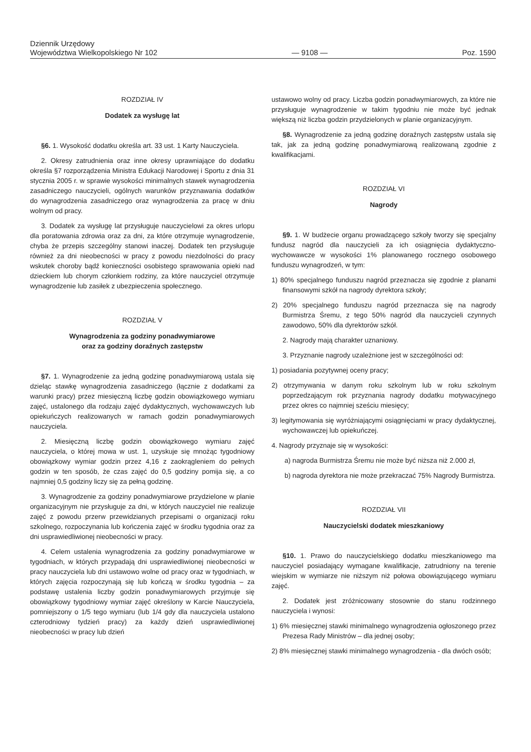Dziennik Urzędowy
Województwa Wielkopolskiego Nr 102
— 9108 —
Poz. 1590
ROZDZIAŁ IV
Dodatek za wysługę lat
§6. 1. Wysokość dodatku określa art. 33 ust. 1 Karty Nauczyciela.
2. Okresy zatrudnienia oraz inne okresy uprawniające do dodatku określa §7 rozporządzenia Ministra Edukacji Narodowej i Sportu z dnia 31 stycznia 2005 r. w sprawie wysokości minimalnych stawek wynagrodzenia zasadniczego nauczycieli, ogólnych warunków przyznawania dodatków do wynagrodzenia zasadniczego oraz wynagrodzenia za pracę w dniu wolnym od pracy.
3. Dodatek za wysługę lat przysługuje nauczycielowi za okres urlopu dla poratowania zdrowia oraz za dni, za które otrzymuje wynagrodzenie, chyba że przepis szczególny stanowi inaczej. Dodatek ten przysługuje również za dni nieobecności w pracy z powodu niezdolności do pracy wskutek choroby bądź konieczności osobistego sprawowania opieki nad dzieckiem lub chorym członkiem rodziny, za które nauczyciel otrzymuje wynagrodzenie lub zasiłek z ubezpieczenia społecznego.
ROZDZIAŁ V
Wynagrodzenia za godziny ponadwymiarowe
oraz za godziny doraźnych zastępstw
§7. 1. Wynagrodzenie za jedną godzinę ponadwymiarową ustala się dzieląc stawkę wynagrodzenia zasadniczego (łącznie z dodatkami za warunki pracy) przez miesięczną liczbę godzin obowiązkowego wymiaru zajęć, ustalonego dla rodzaju zajęć dydaktycznych, wychowawczych lub opiekuńczych realizowanych w ramach godzin ponadwymiarowych nauczyciela.
2. Miesięczną liczbę godzin obowiązkowego wymiaru zajęć nauczyciela, o której mowa w ust. 1, uzyskuje się mnożąc tygodniowy obowiązkowy wymiar godzin przez 4,16 z zaokrągleniem do pełnych godzin w ten sposób, że czas zajęć do 0,5 godziny pomija się, a co najmniej 0,5 godziny liczy się za pełną godzinę.
3. Wynagrodzenie za godziny ponadwymiarowe przydzielone w planie organizacyjnym nie przysługuje za dni, w których nauczyciel nie realizuje zajęć z powodu przerw przewidzianych przepisami o organizacji roku szkolnego, rozpoczynania lub kończenia zajęć w środku tygodnia oraz za dni usprawiedliwionej nieobecności w pracy.
4. Celem ustalenia wynagrodzenia za godziny ponadwymiarowe w tygodniach, w których przypadają dni usprawiedliwionej nieobecności w pracy nauczyciela lub dni ustawowo wolne od pracy oraz w tygodniach, w których zajęcia rozpoczynają się lub kończą w środku tygodnia – za podstawę ustalenia liczby godzin ponadwymiarowych przyjmuje się obowiązkowy tygodniowy wymiar zajęć określony w Karcie Nauczyciela, pomniejszony o 1/5 tego wymiaru (lub 1/4 gdy dla nauczyciela ustalono czterodniowy tydzień pracy) za każdy dzień usprawiedliwionej nieobecności w pracy lub dzień
ustawowo wolny od pracy. Liczba godzin ponadwymiarowych, za które nie przysługuje wynagrodzenie w takim tygodniu nie może być jednak większą niż liczba godzin przydzielonych w planie organizacyjnym.
§8. Wynagrodzenie za jedną godzinę doraźnych zastępstw ustala się tak, jak za jedną godzinę ponadwymiarową realizowaną zgodnie z kwalifikacjami.
ROZDZIAŁ VI
Nagrody
§9. 1. W budżecie organu prowadzącego szkoły tworzy się specjalny fundusz nagród dla nauczycieli za ich osiągnięcia dydaktyczno-wychowawcze w wysokości 1% planowanego rocznego osobowego funduszu wynagrodzeń, w tym:
1) 80% specjalnego funduszu nagród przeznacza się zgodnie z planami finansowymi szkół na nagrody dyrektora szkoły;
2) 20% specjalnego funduszu nagród przeznacza się na nagrody Burmistrza Śremu, z tego 50% nagród dla nauczycieli czynnych zawodowo, 50% dla dyrektorów szkół.
2. Nagrody mają charakter uznaniowy.
3. Przyznanie nagrody uzależnione jest w szczególności od:
1) posiadania pozytywnej oceny pracy;
2) otrzymywania w danym roku szkolnym lub w roku szkolnym poprzedzającym rok przyznania nagrody dodatku motywacyjnego przez okres co najmniej sześciu miesięcy;
3) legitymowania się wyróżniającymi osiągnięciami w pracy dydaktycznej, wychowawczej lub opiekuńczej.
4. Nagrody przyznaje się w wysokości:
a) nagroda Burmistrza Śremu nie może być niższa niż 2.000 zł,
b) nagroda dyrektora nie może przekraczać 75% Nagrody Burmistrza.
ROZDZIAŁ VII
Nauczycielski dodatek mieszkaniowy
§10. 1. Prawo do nauczycielskiego dodatku mieszkaniowego ma nauczyciel posiadający wymagane kwalifikacje, zatrudniony na terenie wiejskim w wymiarze nie niższym niż połowa obowiązującego wymiaru zajęć.
2. Dodatek jest zróżnicowany stosownie do stanu rodzinnego nauczyciela i wynosi:
1) 6% miesięcznej stawki minimalnego wynagrodzenia ogłoszonego przez Prezesa Rady Ministrów – dla jednej osoby;
2) 8% miesięcznej stawki minimalnego wynagrodzenia - dla dwóch osób;